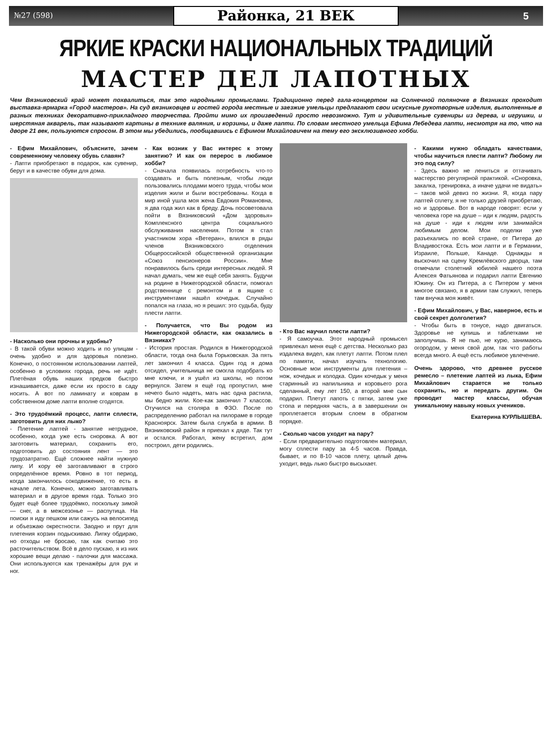№27 (598) Районка, 21 ВЕК 5
ЯРКИЕ КРАСКИ НАЦИОНАЛЬНЫХ ТРАДИЦИЙ
МАСТЕР ДЕЛ ЛАПОТНЫХ
Чем Вязниковский край может похвалиться, так это народными промыслами. Традиционно перед гала-концертом на Солнечной поляночке в Вязниках проходит выставка-ярмарка «Город мастеров». На суд вязниковцев и гостей города местные и заезжие умельцы предлагают свои искусные рукотворные изделия, выполненные в разных техниках декоративно-прикладного творчества. Пройти мимо их произведений просто невозможно. Тут и удивительные сувениры из дерева, и игрушки, и шерстяная акварель, так называют картины в технике валяния, и корзины, и даже лапти. По словам местного умельца Ефима Лебедева лапти, несмотря на то, что на дворе 21 век, пользуются спросом. В этом мы убедились, пообщавшись с Ефимом Михайловичем на тему его эксклюзивного хобби.
- Ефим Михайлович, объясните, зачем современному человеку обувь славян?
- Лапти приобретают в подарок, как сувенир, берут и в качестве обуви для дома.
- Насколько они прочны и удобны?
- В такой обуви можно ходить и по улицам - очень удобно и для здоровья полезно. Конечно, о постоянном использовании лаптей, особенно в условиях города, речь не идёт. Плетёная обувь наших предков быстро изнашивается, даже если их просто в саду носить. А вот по ламинату и коврам в собственном доме лапти вполне сгодятся.
- Это трудоёмкий процесс, лапти сплести, заготовить для них лыко?
- Плетение лаптей - занятие нетрудное, особенно, когда уже есть сноровка. А вот заготовить материал, сохранить его, подготовить до состояния лент — это трудозатратно. Ещё сложнее найти нужную липу. И кору её заготавливают в строго определённое время. Ровно в тот период, когда закончилось сокодвижение, то есть в начале лета. Конечно, можно заготавливать материал и в другое время года. Только это будет ещё более трудоёмко, поскольку зимой — снег, а в межсезонье — распутица. На поиски я иду пешком или сажусь на велосипед и объезжаю окрестности. Заодно и прут для плетения корзин подыскиваю. Липку обдираю, но отходы не бросаю, так как считаю это расточительством. Всё в дело пускаю, я из них хорошие вещи делаю - палочки для массажа. Они используются как тренажёры для рук и ног.
- Как возник у Вас интерес к этому занятию? И как он перерос в любимое хобби?
- Сначала появилась потребность что-то создавать и быть полезным, чтобы люди пользовались плодами моего труда, чтобы мои изделия жили и были востребованы. Когда в мир иной ушла моя жена Евдокия Романовна, я два года жил как в бреду. Дочь посоветовала пойти в Вязниковский «Дом здоровья» Комплексного центра социального обслуживания населения. Потом я стал участником хора «Ветеран», влился в ряды членов Вязниковского отделения Общероссийской общественной организации «Союз пенсионеров России». Мне понравилось быть среди интересных людей. Я начал думать, чем же ещё себя занять. Будучи на родине в Нижегородской области, помогал родственнице с ремонтом и в ящике с инструментами нашёл кочедык. Случайно попался на глаза, но я решил: это судьба, буду плести лапти.
- Получается, что Вы родом из Нижегородской области, как оказались в Вязниках?
- История простая. Родился в Нижегородской области, тогда она была Горьковская. За пять лет закончил 4 класса. Один год я дома отсидел, учительница не смогла подобрать ко мне ключи, и я ушёл из школы, но потом вернулся. Затем я ещё год пропустил, мне нечего было надеть, мать нас одна растила, мы бедно жили. Кое-как закончил 7 классов. Отучился на столяра в ФЗО. После по распределению работал на пилораме в городе Красноярск. Затем была служба в армии. В Вязниковский район я приехал к дяде. Так тут и остался. Работал, жену встретил, дом построил, дети родились.
- Кто Вас научил плести лапти?
- Я самоучка. Этот народный промысел привлекал меня ещё с детства. Несколько раз издалека видел, как плетут лапти. Потом плел по памяти, начал изучать технологию. Основные мои инструменты для плетения – нож, кочедык и колодка. Один кочедык у меня старинный из напильника и коровьего рога сделанный, ему лет 150, а второй мне сын подарил. Плетут лапоть с пятки, затем уже стопа и передняя часть, а в завершении он проплетается вторым слоем в обратном порядке.
- Сколько часов уходит на пару?
- Если предварительно подготовлен материал, могу сплести пару за 4-5 часов. Правда, бывает, и по 8-10 часов плету, целый день уходит, ведь лыко быстро высыхает.
- Какими нужно обладать качествами, чтобы научиться плести лапти? Любому ли это под силу?
- Здесь важно не лениться и оттачивать мастерство регулярной практикой. «Сноровка, закалка, тренировка, а иначе удачи не видать» – таков мой девиз по жизни. Я, когда пару лаптей сплету, я не только друзей приобретаю, но и здоровье. Вот в народе говорят: если у человека горе на душе – иди к людям, радость на душе - иди к людям или занимайся любимым делом. Мои поделки уже разъехались по всей стране, от Питера до Владивостока. Есть мои лапти и в Германии, Израиле, Польше, Канаде. Однажды я выскочил на сцену Кремлёвского дворца, там отмечали столетний юбилей нашего поэта Алексея Фатьянова и подарил лапти Евгению Южину. Он из Питера, а с Питером у меня многое связано, я в армии там служил, теперь там внучка моя живёт.
- Ефим Михайлович, у Вас, наверное, есть и свой секрет долголетия?
- Чтобы быть в тонусе, надо двигаться. Здоровье не купишь и таблетками не заполучишь. Я не пью, не курю, занимаюсь огородом, у меня свой дом, так что работы всегда много. А ещё есть любимое увлечение.
Очень здорово, что древнее русское ремесло – плетение лаптей из лыка, Ефим Михайлович старается не только сохранить, но и передать другим. Он проводит мастер классы, обучая уникальному навыку новых учеников.
Екатерина КУРЛЫШЕВА.